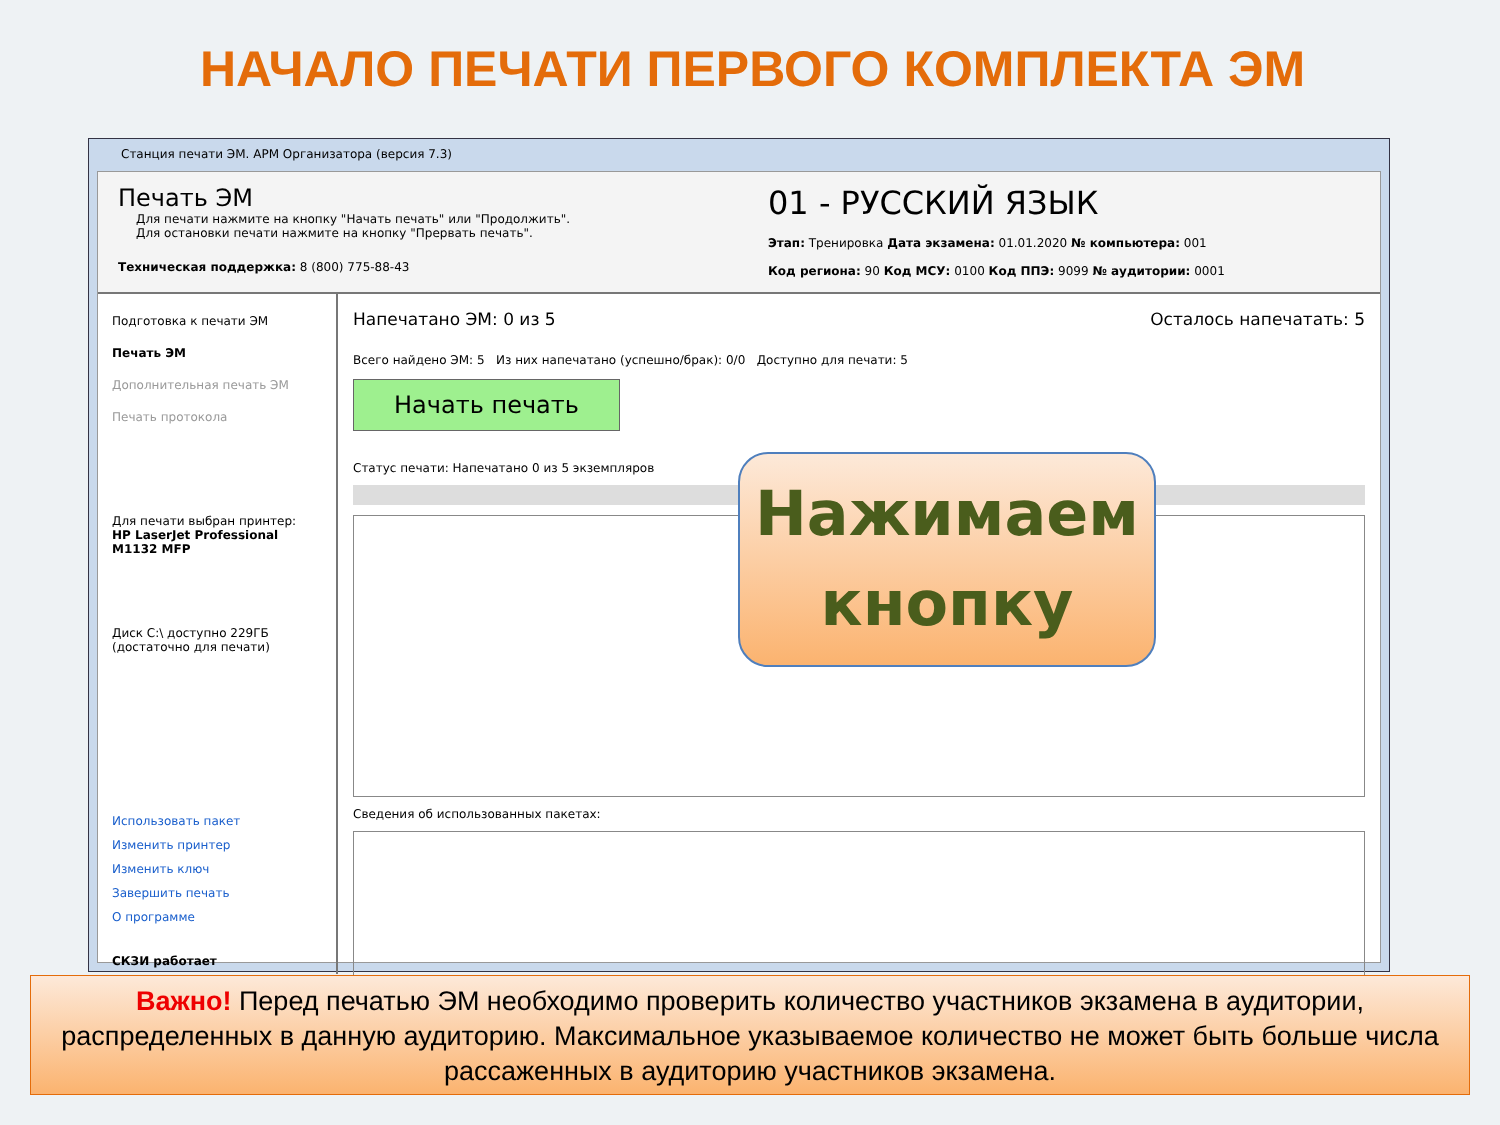НАЧАЛО ПЕЧАТИ ПЕРВОГО КОМПЛЕКТА ЭМ
Станция печати ЭМ. АРМ Организатора (версия 7.3)
Печать ЭМ
Для печати нажмите на кнопку "Начать печать" или "Продолжить".
Для остановки печати нажмите на кнопку "Прервать печать".
Техническая поддержка: 8 (800) 775-88-43
01 - РУССКИЙ ЯЗЫК
Этап: Тренировка Дата экзамена: 01.01.2020 № компьютера: 001
Код региона: 90 Код МСУ: 0100 Код ППЭ: 9099 № аудитории: 0001
Подготовка к печати ЭМ
Печать ЭМ
Дополнительная печать ЭМ
Печать протокола
Для печати выбран принтер:
HP LaserJet Professional M1132 MFP
Диск C:\ доступно 229ГБ
(достаточно для печати)
Использовать пакет
Изменить принтер
Изменить ключ
Завершить печать
О программе
СКЗИ работает
Напечатано ЭМ: 0 из 5 Осталось напечатать: 5
Всего найдено ЭМ: 5 Из них напечатано (успешно/брак): 0/0 Доступно для печати: 5
Начать печать
Статус печати: Напечатано 0 из 5 экземпляров
Сведения об использованных пакетах:
Нажимаем
кнопку
Важно! Перед печатью ЭМ необходимо проверить количество участников экзамена в аудитории, распределенных в данную аудиторию. Максимальное указываемое количество не может быть больше числа рассаженных в аудиторию участников экзамена.